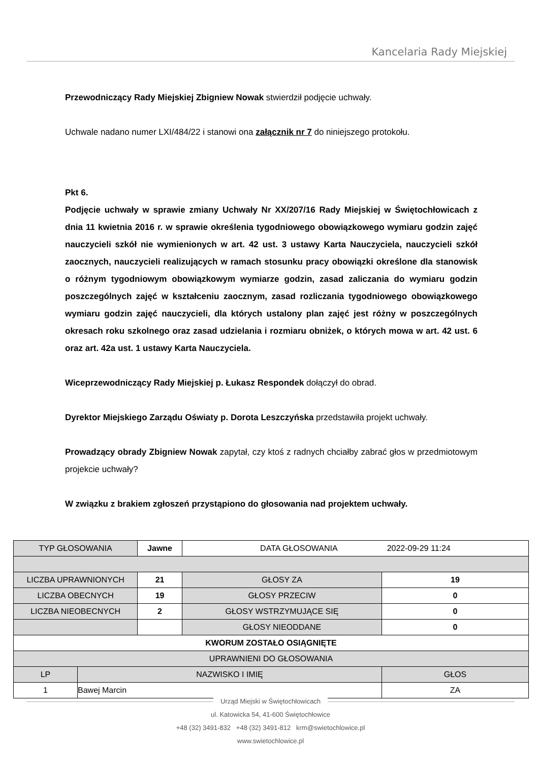Kancelaria Rady Miejskiej
Przewodniczący Rady Miejskiej Zbigniew Nowak stwierdził podjęcie uchwały.
Uchwale nadano numer LXI/484/22 i stanowi ona załącznik nr 7 do niniejszego protokołu.
Pkt 6.
Podjęcie uchwały w sprawie zmiany Uchwały Nr XX/207/16 Rady Miejskiej w Świętochłowicach z dnia 11 kwietnia 2016 r. w sprawie określenia tygodniowego obowiązkowego wymiaru godzin zajęć nauczycieli szkół nie wymienionych w art. 42 ust. 3 ustawy Karta Nauczyciela, nauczycieli szkół zaocznych, nauczycieli realizujących w ramach stosunku pracy obowiązki określone dla stanowisk o różnym tygodniowym obowiązkowym wymiarze godzin, zasad zaliczania do wymiaru godzin poszczególnych zajęć w kształceniu zaocznym, zasad rozliczania tygodniowego obowiązkowego wymiaru godzin zajęć nauczycieli, dla których ustalony plan zajęć jest różny w poszczególnych okresach roku szkolnego oraz zasad udzielania i rozmiaru obniżek, o których mowa w art. 42 ust. 6 oraz art. 42a ust. 1 ustawy Karta Nauczyciela.
Wiceprzewodniczący Rady Miejskiej p. Łukasz Respondek dołączył do obrad.
Dyrektor Miejskiego Zarządu Oświaty p. Dorota Leszczyńska przedstawiła projekt uchwały.
Prowadzący obrady Zbigniew Nowak zapytał, czy ktoś z radnych chciałby zabrać głos w przedmiotowym projekcie uchwały?
W związku z brakiem zgłoszeń przystąpiono do głosowania nad projektem uchwały.
| TYP GŁOSOWANIA | | Jawne | DATA GŁOSOWANIA 2022-09-29 11:24 | |
| LICZBA UPRAWNIONYCH | | 21 | GŁOSY ZA | 19 |
| LICZBA OBECNYCH | | 19 | GŁOSY PRZECIW | 0 |
| LICZBA NIEOBECNYCH | | 2 | GŁOSY WSTRZYMUJĄCE SIĘ | 0 |
| | | | GŁOSY NIEODDANE | 0 |
| KWORUM ZOSTAŁO OSIĄGNIĘTE | | | | |
| UPRAWNIENI DO GŁOSOWANIA | | | | |
| LP | NAZWISKO I IMIĘ | | | GŁOS |
| 1 | Bawej Marcin | | | ZA |
Urząd Miejski w Świętochłowicach
ul. Katowicka 54, 41-600 Świętochłowice
+48 (32) 3491-832 +48 (32) 3491-812 krm@swietochlowice.pl
www.swietochlowice.pl